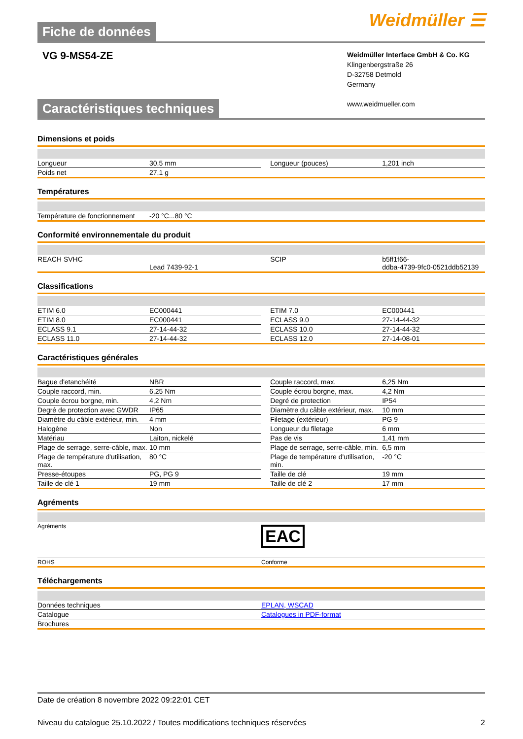Fiche de données
Weidmüller ☰
VG 9-MS54-ZE
Weidmüller Interface GmbH & Co. KG
Klingenbergstraße 26
D-32758 Detmold
Germany
www.weidmueller.com
Caractéristiques techniques
Dimensions et poids
| Longueur | 30,5 mm | | Longueur (pouces) | 1,201 inch |
| Poids net | 27,1 g | | | |
Températures
| Température de fonctionnement | -20 °C...80 °C | | | |
Conformité environnementale du produit
| REACH SVHC | Lead 7439-92-1 | | SCIP | b5ff1f66- ddba-4739-9fc0-0521ddb52139 |
Classifications
| ETIM 6.0 | EC000441 | | ETIM 7.0 | EC000441 |
| ETIM 8.0 | EC000441 | | ECLASS 9.0 | 27-14-44-32 |
| ECLASS 9.1 | 27-14-44-32 | | ECLASS 10.0 | 27-14-44-32 |
| ECLASS 11.0 | 27-14-44-32 | | ECLASS 12.0 | 27-14-08-01 |
Caractéristiques générales
| Bague d'etanchéité | NBR | | Couple raccord, max. | 6,25 Nm |
| Couple raccord, min. | 6,25 Nm | | Couple écrou borgne, max. | 4,2 Nm |
| Couple écrou borgne, min. | 4,2 Nm | | Degré de protection | IP54 |
| Degré de protection avec GWDR | IP65 | | Diamètre du câble extérieur, max. | 10 mm |
| Diamètre du câble extérieur, min. | 4 mm | | Filetage (extérieur) | PG 9 |
| Halogène | Non | | Longueur du filetage | 6 mm |
| Matériau | Laiton, nickelé | | Pas de vis | 1,41 mm |
| Plage de serrage, serre-câble, max. | 10 mm | | Plage de serrage, serre-câble, min. | 6,5 mm |
| Plage de température d'utilisation, max. | 80 °C | | Plage de température d'utilisation, min. | -20 °C |
| Presse-étoupes | PG, PG 9 | | Taille de clé | 19 mm |
| Taille de clé 1 | 19 mm | | Taille de clé 2 | 17 mm |
Agréments
| Agréments | EAC |
| ROHS | Conforme |
Téléchargements
| Données techniques | EPLAN, WSCAD |
| Catalogue | Catalogues in PDF-format |
| Brochures | |
Date de création 8 novembre 2022 09:22:01 CET
Niveau du catalogue 25.10.2022 / Toutes modifications techniques réservées 2